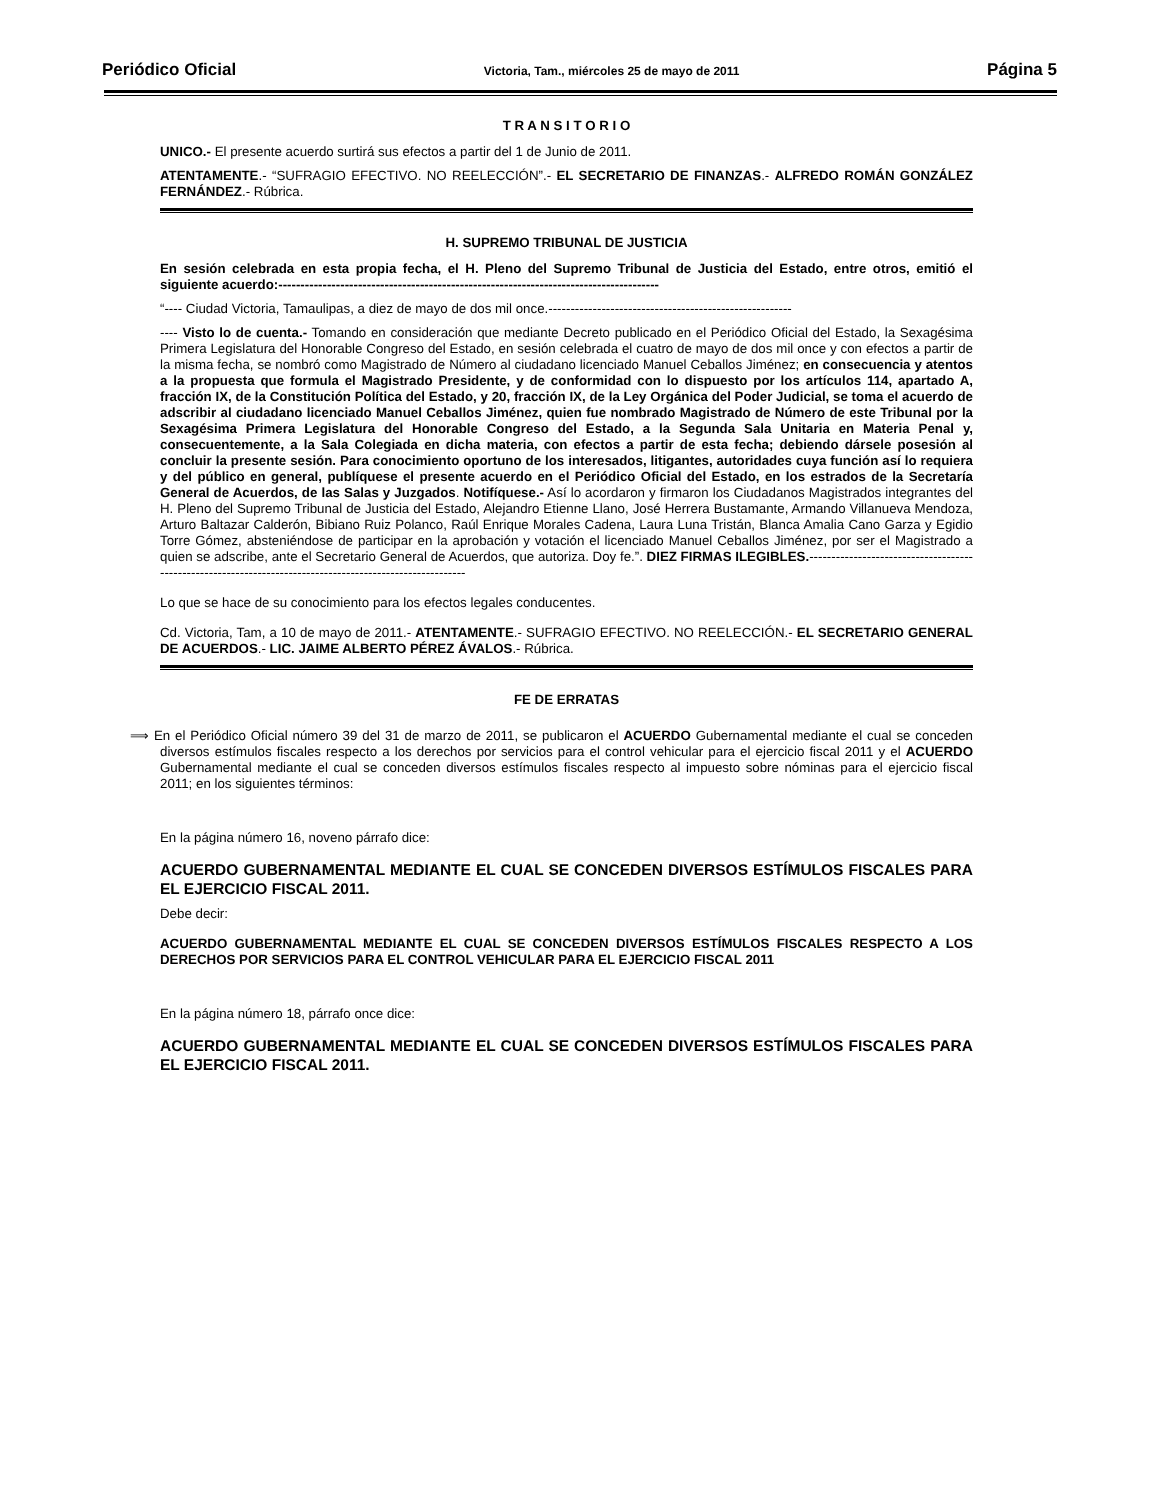Periódico Oficial Victoria, Tam., miércoles 25 de mayo de 2011 Página 5
T R A N S I T O R I O
UNICO.- El presente acuerdo surtirá sus efectos a partir del 1 de Junio de 2011.
ATENTAMENTE.- “SUFRAGIO EFECTIVO. NO REELECCIÓN”.- EL SECRETARIO DE FINANZAS.- ALFREDO ROMÁN GONZÁLEZ FERNÁNDEZ.- Rúbrica.
H. SUPREMO TRIBUNAL DE JUSTICIA
En sesión celebrada en esta propia fecha, el H. Pleno del Supremo Tribunal de Justicia del Estado, entre otros, emitió el siguiente acuerdo:--------------------------------------------------------------------------------------
“---- Ciudad Victoria, Tamaulipas, a diez de mayo de dos mil once.-------------------------------------------------------
---- Visto lo de cuenta.- Tomando en consideración que mediante Decreto publicado en el Periódico Oficial del Estado, la Sexagésima Primera Legislatura del Honorable Congreso del Estado, en sesión celebrada el cuatro de mayo de dos mil once y con efectos a partir de la misma fecha, se nombró como Magistrado de Número al ciudadano licenciado Manuel Ceballos Jiménez; en consecuencia y atentos a la propuesta que formula el Magistrado Presidente, y de conformidad con lo dispuesto por los artículos 114, apartado A, fracción IX, de la Constitución Política del Estado, y 20, fracción IX, de la Ley Orgánica del Poder Judicial, se toma el acuerdo de adscribir al ciudadano licenciado Manuel Ceballos Jiménez, quien fue nombrado Magistrado de Número de este Tribunal por la Sexagésima Primera Legislatura del Honorable Congreso del Estado, a la Segunda Sala Unitaria en Materia Penal y, consecuentemente, a la Sala Colegiada en dicha materia, con efectos a partir de esta fecha; debiendo dársele posesión al concluir la presente sesión. Para conocimiento oportuno de los interesados, litigantes, autoridades cuya función así lo requiera y del público en general, publíquese el presente acuerdo en el Periódico Oficial del Estado, en los estrados de la Secretaría General de Acuerdos, de las Salas y Juzgados. Notifíquese.- Así lo acordaron y firmaron los Ciudadanos Magistrados integrantes del H. Pleno del Supremo Tribunal de Justicia del Estado, Alejandro Etienne Llano, José Herrera Bustamante, Armando Villanueva Mendoza, Arturo Baltazar Calderón, Bibiano Ruiz Polanco, Raúl Enrique Morales Cadena, Laura Luna Tristán, Blanca Amalia Cano Garza y Egidio Torre Gómez, absteniéndose de participar en la aprobación y votación el licenciado Manuel Ceballos Jiménez, por ser el Magistrado a quien se adscribe, ante el Secretario General de Acuerdos, que autoriza. Doy fe.”. DIEZ FIRMAS ILEGIBLES.----------------------------------------------------------------------------------------------------------
Lo que se hace de su conocimiento para los efectos legales conducentes.
Cd. Victoria, Tam, a 10 de mayo de 2011.- ATENTAMENTE.- SUFRAGIO EFECTIVO. NO REELECCIÓN.- EL SECRETARIO GENERAL DE ACUERDOS.- LIC. JAIME ALBERTO PÉREZ ÁVALOS.- Rúbrica.
FE DE ERRATAS
⟹ En el Periódico Oficial número 39 del 31 de marzo de 2011, se publicaron el ACUERDO Gubernamental mediante el cual se conceden diversos estímulos fiscales respecto a los derechos por servicios para el control vehicular para el ejercicio fiscal 2011 y el ACUERDO Gubernamental mediante el cual se conceden diversos estímulos fiscales respecto al impuesto sobre nóminas para el ejercicio fiscal 2011; en los siguientes términos:
En la página número 16, noveno párrafo dice:
ACUERDO GUBERNAMENTAL MEDIANTE EL CUAL SE CONCEDEN DIVERSOS ESTÍMULOS FISCALES PARA EL EJERCICIO FISCAL 2011.
Debe decir:
ACUERDO GUBERNAMENTAL MEDIANTE EL CUAL SE CONCEDEN DIVERSOS ESTÍMULOS FISCALES RESPECTO A LOS DERECHOS POR SERVICIOS PARA EL CONTROL VEHICULAR PARA EL EJERCICIO FISCAL 2011
En la página número 18, párrafo once dice:
ACUERDO GUBERNAMENTAL MEDIANTE EL CUAL SE CONCEDEN DIVERSOS ESTÍMULOS FISCALES PARA EL EJERCICIO FISCAL 2011.